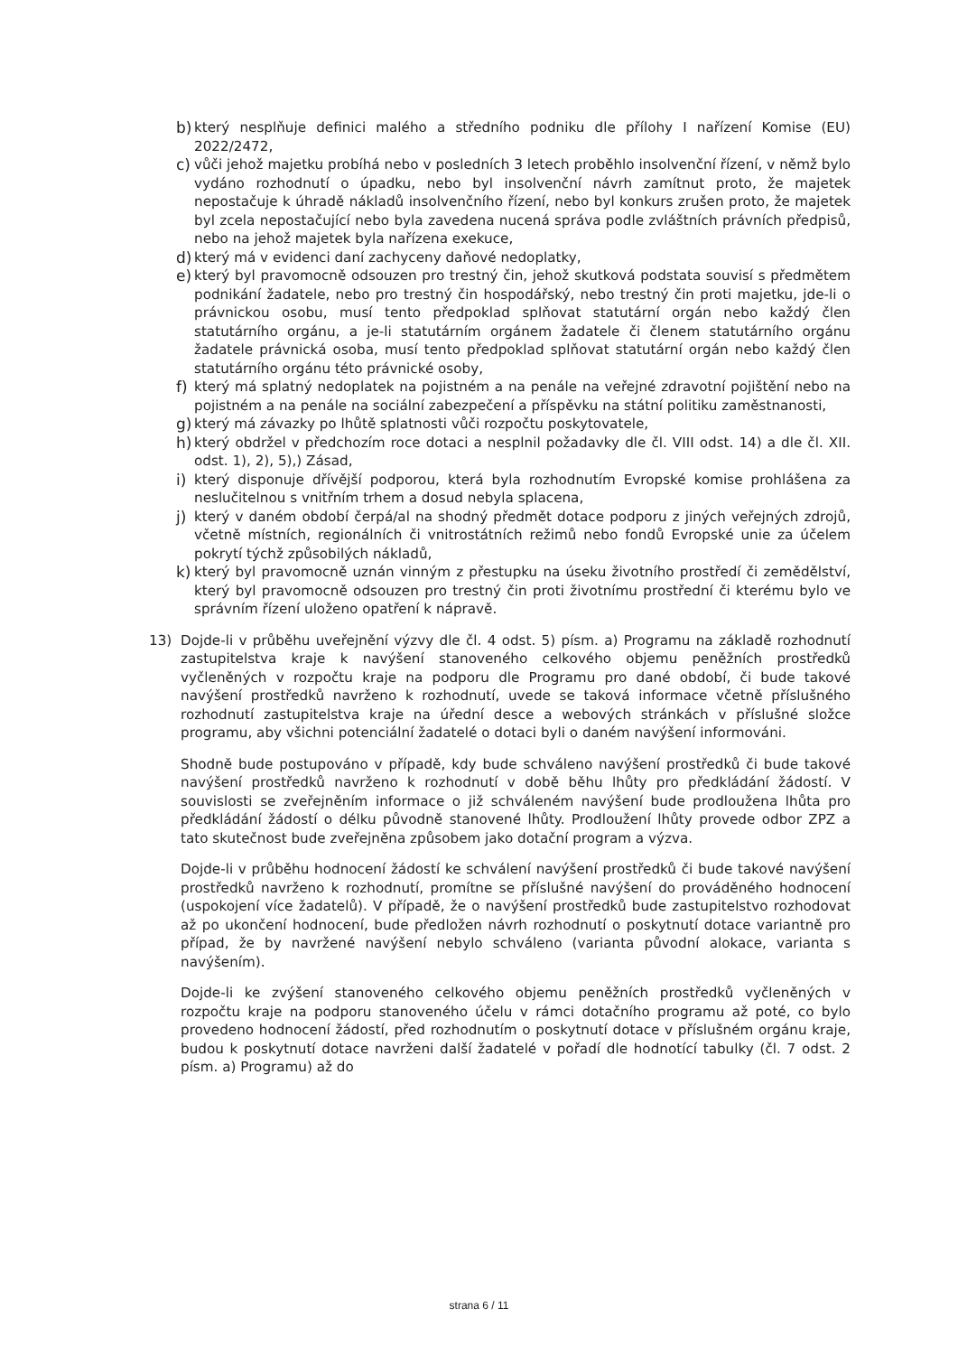b) který nesplňuje definici malého a středního podniku dle přílohy I nařízení Komise (EU) 2022/2472,
c) vůči jehož majetku probíhá nebo v posledních 3 letech proběhlo insolvenční řízení, v němž bylo vydáno rozhodnutí o úpadku, nebo byl insolvenční návrh zamítnut proto, že majetek nepostačuje k úhradě nákladů insolvenčního řízení, nebo byl konkurs zrušen proto, že majetek byl zcela nepostačující nebo byla zavedena nucená správa podle zvláštních právních předpisů, nebo na jehož majetek byla nařízena exekuce,
d) který má v evidenci daní zachyceny daňové nedoplatky,
e) který byl pravomocně odsouzen pro trestný čin, jehož skutková podstata souvisí s předmětem podnikání žadatele, nebo pro trestný čin hospodářský, nebo trestný čin proti majetku, jde-li o právnickou osobu, musí tento předpoklad splňovat statutární orgán nebo každý člen statutárního orgánu, a je-li statutárním orgánem žadatele či členem statutárního orgánu žadatele právnická osoba, musí tento předpoklad splňovat statutární orgán nebo každý člen statutárního orgánu této právnické osoby,
f) který má splatný nedoplatek na pojistném a na penále na veřejné zdravotní pojištění nebo na pojistném a na penále na sociální zabezpečení a příspěvku na státní politiku zaměstnanosti,
g) který má závazky po lhůtě splatnosti vůči rozpočtu poskytovatele,
h) který obdržel v předchozím roce dotaci a nesplnil požadavky dle čl. VIII odst. 14) a dle čl. XII. odst. 1), 2), 5),) Zásad,
i) který disponuje dřívější podporou, která byla rozhodnutím Evropské komise prohlášena za neslučitelnou s vnitřním trhem a dosud nebyla splacena,
j) který v daném období čerpá/al na shodný předmět dotace podporu z jiných veřejných zdrojů, včetně místních, regionálních či vnitrostátních režimů nebo fondů Evropské unie za účelem pokrytí týchž způsobilých nákladů,
k) který byl pravomocně uznán vinným z přestupku na úseku životního prostředí či zemědělství, který byl pravomocně odsouzen pro trestný čin proti životnímu prostřední či kterému bylo ve správním řízení uloženo opatření k nápravě.
13) Dojde-li v průběhu uveřejnění výzvy dle čl. 4 odst. 5) písm. a) Programu na základě rozhodnutí zastupitelstva kraje k navýšení stanoveného celkového objemu peněžních prostředků vyčleněných v rozpočtu kraje na podporu dle Programu pro dané období, či bude takové navýšení prostředků navrženo k rozhodnutí, uvede se taková informace včetně příslušného rozhodnutí zastupitelstva kraje na úřední desce a webových stránkách v příslušné složce programu, aby všichni potenciální žadatelé o dotaci byli o daném navýšení informováni.
Shodně bude postupováno v případě, kdy bude schváleno navýšení prostředků či bude takové navýšení prostředků navrženo k rozhodnutí v době běhu lhůty pro předkládání žádostí. V souvislosti se zveřejněním informace o již schváleném navýšení bude prodloužena lhůta pro předkládání žádostí o délku původně stanovené lhůty. Prodloužení lhůty provede odbor ZPZ a tato skutečnost bude zveřejněna způsobem jako dotační program a výzva.
Dojde-li v průběhu hodnocení žádostí ke schválení navýšení prostředků či bude takové navýšení prostředků navrženo k rozhodnutí, promítne se příslušné navýšení do prováděného hodnocení (uspokojení více žadatelů). V případě, že o navýšení prostředků bude zastupitelstvo rozhodovat až po ukončení hodnocení, bude předložen návrh rozhodnutí o poskytnutí dotace variantně pro případ, že by navržené navýšení nebylo schváleno (varianta původní alokace, varianta s navýšením).
Dojde-li ke zvýšení stanoveného celkového objemu peněžních prostředků vyčleněných v rozpočtu kraje na podporu stanoveného účelu v rámci dotačního programu až poté, co bylo provedeno hodnocení žádostí, před rozhodnutím o poskytnutí dotace v příslušném orgánu kraje, budou k poskytnutí dotace navrženi další žadatelé v pořadí dle hodnotící tabulky (čl. 7 odst. 2 písm. a) Programu) až do
strana 6 / 11